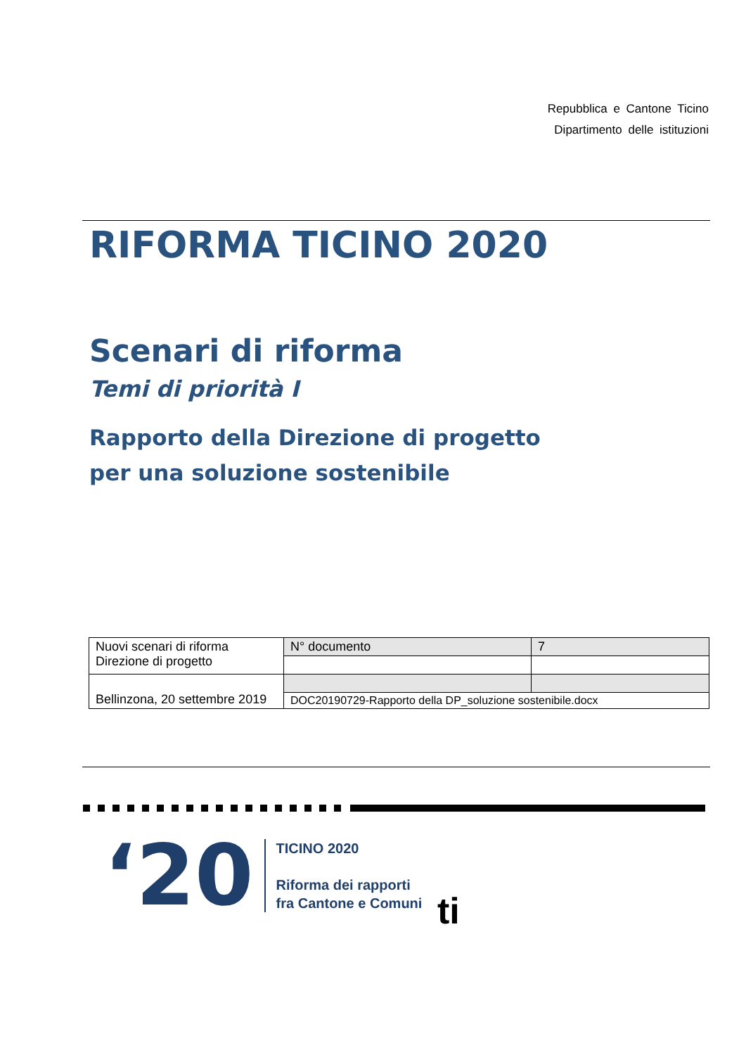Repubblica e Cantone Ticino
Dipartimento delle istituzioni
RIFORMA TICINO 2020
Scenari di riforma
Temi di priorità I
Rapporto della Direzione di progetto
per una soluzione sostenibile
| Nuovi scenari di riforma Direzione di progetto | N° documento | 7 |
| Bellinzona, 20 settembre 2019 | | |
| | DOC20190729-Rapporto della DP_soluzione sostenibile.docx | |
‘20
TICINO 2020
Riforma dei rapporti
fra Cantone e Comuni
ti